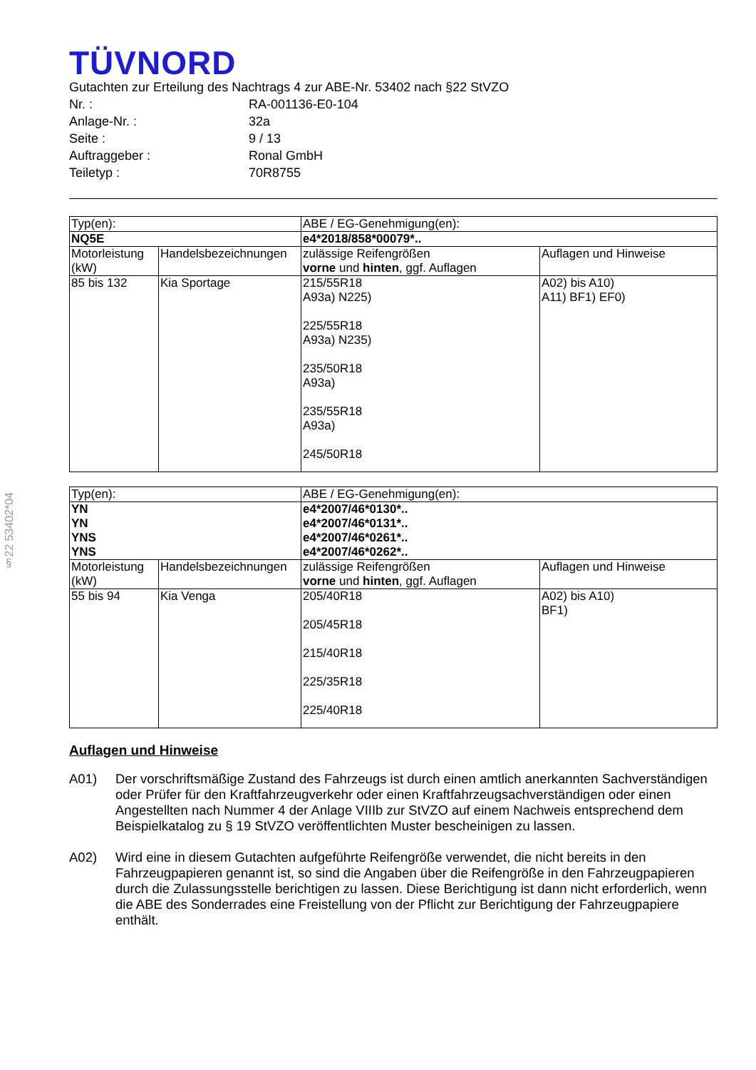§22 53402*04
TÜVNORD
Gutachten zur Erteilung des Nachtrags 4 zur ABE-Nr. 53402 nach §22 StVZO
Nr. : RA-001136-E0-104
Anlage-Nr. : 32a
Seite : 9 / 13
Auftraggeber : Ronal GmbH
Teiletyp : 70R8755
| Typ(en): | | ABE / EG-Genehmigung(en): | |
| NQ5E | | e4*2018/858*00079*.. | |
| Motorleistung (kW) | Handelsbezeichnungen | zulässige Reifengrößen vorne und hinten , ggf. Auflagen | Auflagen und Hinweise |
| 85 bis 132 | Kia Sportage | 215/55R18 A93a) N225) 225/55R18 A93a) N235) 235/50R18 A93a) 235/55R18 A93a) 245/50R18 | A02) bis A10) A11) BF1) EF0) |
| Typ(en): | | ABE / EG-Genehmigung(en): | |
| YN YN YNS YNS | | e4*2007/46*0130*.. e4*2007/46*0131*.. e4*2007/46*0261*.. e4*2007/46*0262*.. | |
| Motorleistung (kW) | Handelsbezeichnungen | zulässige Reifengrößen vorne und hinten , ggf. Auflagen | Auflagen und Hinweise |
| 55 bis 94 | Kia Venga | 205/40R18 205/45R18 215/40R18 225/35R18 225/40R18 | A02) bis A10) BF1) |
Auflagen und Hinweise
A01) Der vorschriftsmäßige Zustand des Fahrzeugs ist durch einen amtlich anerkannten Sachverständigen oder Prüfer für den Kraftfahrzeugverkehr oder einen Kraftfahrzeugsachverständigen oder einen Angestellten nach Nummer 4 der Anlage VIIIb zur StVZO auf einem Nachweis entsprechend dem Beispielkatalog zu § 19 StVZO veröffentlichten Muster bescheinigen zu lassen.
A02) Wird eine in diesem Gutachten aufgeführte Reifengröße verwendet, die nicht bereits in den Fahrzeugpapieren genannt ist, so sind die Angaben über die Reifengröße in den Fahrzeugpapieren durch die Zulassungsstelle berichtigen zu lassen. Diese Berichtigung ist dann nicht erforderlich, wenn die ABE des Sonderrades eine Freistellung von der Pflicht zur Berichtigung der Fahrzeugpapiere enthält.